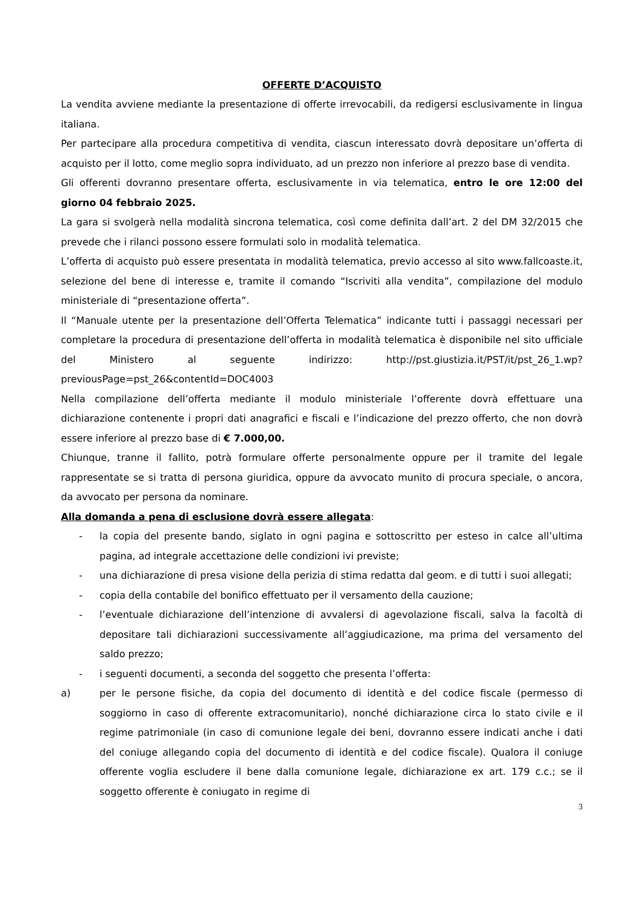OFFERTE D’ACQUISTO
La vendita avviene mediante la presentazione di offerte irrevocabili, da redigersi esclusivamente in lingua italiana.
Per partecipare alla procedura competitiva di vendita, ciascun interessato dovrà depositare un’offerta di acquisto per il lotto, come meglio sopra individuato, ad un prezzo non inferiore al prezzo base di vendita.
Gli offerenti dovranno presentare offerta, esclusivamente in via telematica, entro le ore 12:00 del giorno 04 febbraio 2025.
La gara si svolgerà nella modalità sincrona telematica, così come definita dall’art. 2 del DM 32/2015 che prevede che i rilanci possono essere formulati solo in modalità telematica.
L’offerta di acquisto può essere presentata in modalità telematica, previo accesso al sito www.fallcoaste.it, selezione del bene di interesse e, tramite il comando “Iscriviti alla vendita”, compilazione del modulo ministeriale di “presentazione offerta”.
Il “Manuale utente per la presentazione dell’Offerta Telematica” indicante tutti i passaggi necessari per completare la procedura di presentazione dell’offerta in modalità telematica è disponibile nel sito ufficiale del Ministero al seguente indirizzo: http://pst.giustizia.it/PST/it/pst_26_1.wp?previousPage=pst_26&contentId=DOC4003
Nella compilazione dell’offerta mediante il modulo ministeriale l’offerente dovrà effettuare una dichiarazione contenente i propri dati anagrafici e fiscali e l’indicazione del prezzo offerto, che non dovrà essere inferiore al prezzo base di € 7.000,00.
Chiunque, tranne il fallito, potrà formulare offerte personalmente oppure per il tramite del legale rappresentate se si tratta di persona giuridica, oppure da avvocato munito di procura speciale, o ancora, da avvocato per persona da nominare.
Alla domanda a pena di esclusione dovrà essere allegata:
- la copia del presente bando, siglato in ogni pagina e sottoscritto per esteso in calce all’ultima pagina, ad integrale accettazione delle condizioni ivi previste;
- una dichiarazione di presa visione della perizia di stima redatta dal geom. e di tutti i suoi allegati;
- copia della contabile del bonifico effettuato per il versamento della cauzione;
- l’eventuale dichiarazione dell’intenzione di avvalersi di agevolazione fiscali, salva la facoltà di depositare tali dichiarazioni successivamente all’aggiudicazione, ma prima del versamento del saldo prezzo;
- i seguenti documenti, a seconda del soggetto che presenta l’offerta:
a) per le persone fisiche, da copia del documento di identità e del codice fiscale (permesso di soggiorno in caso di offerente extracomunitario), nonché dichiarazione circa lo stato civile e il regime patrimoniale (in caso di comunione legale dei beni, dovranno essere indicati anche i dati del coniuge allegando copia del documento di identità e del codice fiscale). Qualora il coniuge offerente voglia escludere il bene dalla comunione legale, dichiarazione ex art. 179 c.c.; se il soggetto offerente è coniugato in regime di
3